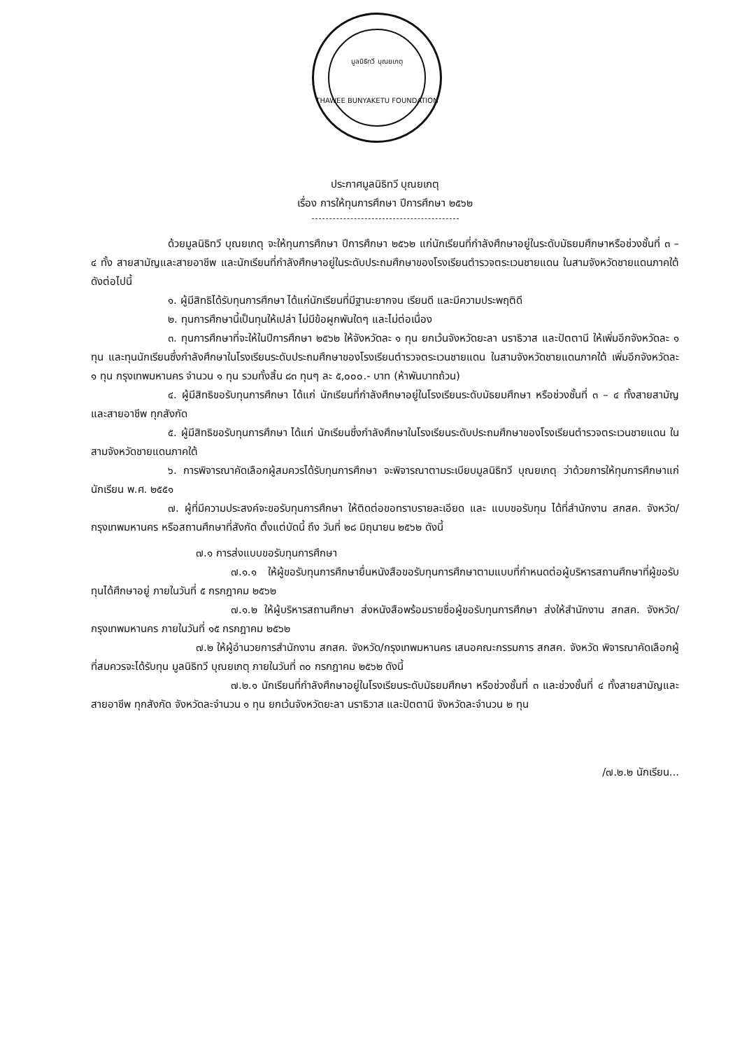มูลนิธิทวี บุณยเกตุ
THAWEE BUNYAKETU FOUNDATION
ประกาศมูลนิธิทวี บุณยเกตุ
เรื่อง การให้ทุนการศึกษา ปีการศึกษา ๒๕๖๒
ด้วยมูลนิธิทวี บุณยเกตุ จะให้ทุนการศึกษา ปีการศึกษา ๒๕๖๒ แก่นักเรียนที่กำลังศึกษาอยู่ในระดับมัธยมศึกษาหรือช่วงชั้นที่ ๓ – ๔ ทั้ง สายสามัญและสายอาชีพ และนักเรียนที่กำลังศึกษาอยู่ในระดับประถมศึกษาของโรงเรียนตำรวจตระเวนชายแดน ในสามจังหวัดชายแดนภาคใต้ ดังต่อไปนี้
๑. ผู้มีสิทธิได้รับทุนการศึกษา ได้แก่นักเรียนที่มีฐานะยากจน เรียนดี และมีความประพฤติดี
๒. ทุนการศึกษานี้เป็นทุนให้เปล่า ไม่มีข้อผูกพันใดๆ และไม่ต่อเนื่อง
๓. ทุนการศึกษาที่จะให้ในปีการศึกษา ๒๕๖๒ ให้จังหวัดละ ๑ ทุน ยกเว้นจังหวัดยะลา นราธิวาส และปัตตานี ให้เพิ่มอีกจังหวัดละ ๑ ทุน และทุนนักเรียนซึ่งกำลังศึกษาในโรงเรียนระดับประถมศึกษาของโรงเรียนตำรวจตระเวนชายแดน ในสามจังหวัดชายแดนภาคใต้ เพิ่มอีกจังหวัดละ ๑ ทุน กรุงเทพมหานคร จำนวน ๑ ทุน รวมทั้งสิ้น ๘๓ ทุนๆ ละ ๕,๐๐๐.- บาท (ห้าพันบาทถ้วน)
๔. ผู้มีสิทธิขอรับทุนการศึกษา ได้แก่ นักเรียนที่กำลังศึกษาอยู่ในโรงเรียนระดับมัธยมศึกษา หรือช่วงชั้นที่ ๓ – ๔ ทั้งสายสามัญและสายอาชีพ ทุกสังกัด
๕. ผู้มีสิทธิขอรับทุนการศึกษา ได้แก่ นักเรียนซึ่งกำลังศึกษาในโรงเรียนระดับประถมศึกษาของโรงเรียนตำรวจตระเวนชายแดน ในสามจังหวัดชายแดนภาคใต้
๖. การพิจารณาคัดเลือกผู้สมควรได้รับทุนการศึกษา จะพิจารณาตามระเบียบมูลนิธิทวี บุณยเกตุ ว่าด้วยการให้ทุนการศึกษาแก่นักเรียน พ.ศ. ๒๕๕๑
๗. ผู้ที่มีความประสงค์จะขอรับทุนการศึกษา ให้ติดต่อขอทราบรายละเอียด และ แบบขอรับทุน ได้ที่สำนักงาน สกสค. จังหวัด/กรุงเทพมหานคร หรือสถานศึกษาที่สังกัด ตั้งแต่บัดนี้ ถึง วันที่ ๒๘ มิถุนายน ๒๕๖๒ ดังนี้
๗.๑ การส่งแบบขอรับทุนการศึกษา
๗.๑.๑ ให้ผู้ขอรับทุนการศึกษายื่นหนังสือขอรับทุนการศึกษาตามแบบที่กำหนดต่อผู้บริหารสถานศึกษาที่ผู้ขอรับทุนได้ศึกษาอยู่ ภายในวันที่ ๕ กรกฎาคม ๒๕๖๒
๗.๑.๒ ให้ผู้บริหารสถานศึกษา ส่งหนังสือพร้อมรายชื่อผู้ขอรับทุนการศึกษา ส่งให้สำนักงาน สกสค. จังหวัด/กรุงเทพมหานคร ภายในวันที่ ๑๕ กรกฎาคม ๒๕๖๒
๗.๒ ให้ผู้อำนวยการสำนักงาน สกสค. จังหวัด/กรุงเทพมหานคร เสนอคณะกรรมการ สกสค. จังหวัด พิจารณาคัดเลือกผู้ที่สมควรจะได้รับทุน มูลนิธิทวี บุณยเกตุ ภายในวันที่ ๓๐ กรกฎาคม ๒๕๖๒ ดังนี้
๗.๒.๑ นักเรียนที่กำลังศึกษาอยู่ในโรงเรียนระดับมัธยมศึกษา หรือช่วงชั้นที่ ๓ และช่วงชั้นที่ ๔ ทั้งสายสามัญและสายอาชีพ ทุกสังกัด จังหวัดละจำนวน ๑ ทุน ยกเว้นจังหวัดยะลา นราธิวาส และปัตตานี จังหวัดละจำนวน ๒ ทุน
/๗.๒.๒ นักเรียน...